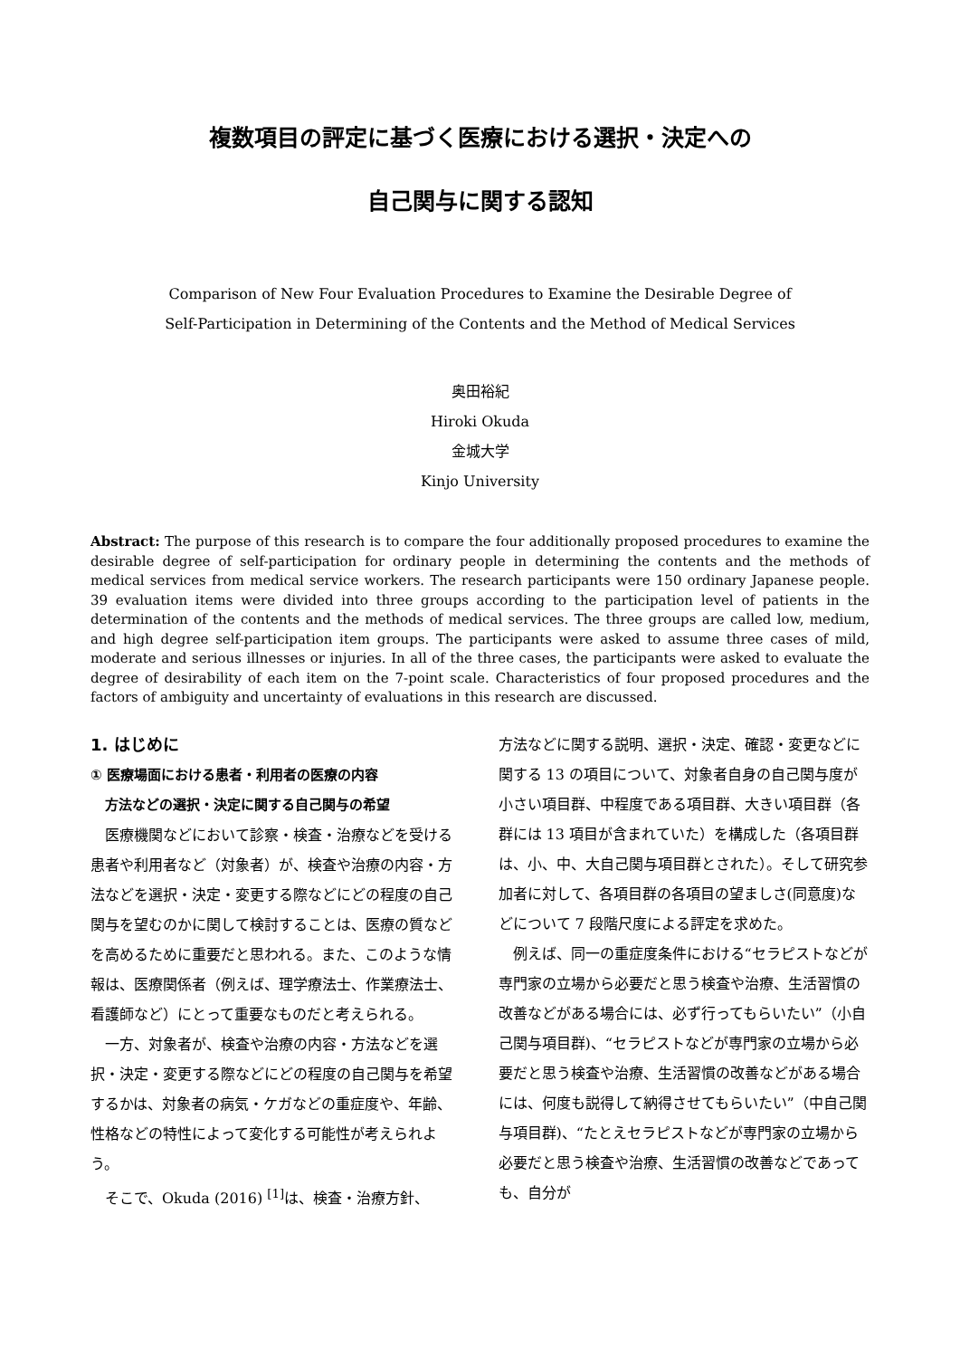複数項目の評定に基づく医療における選択・決定への
自己関与に関する認知
Comparison of New Four Evaluation Procedures to Examine the Desirable Degree of
Self-Participation in Determining of the Contents and the Method of Medical Services
奥田裕紀
Hiroki Okuda
金城大学
Kinjo University
Abstract: The purpose of this research is to compare the four additionally proposed procedures to examine the desirable degree of self-participation for ordinary people in determining the contents and the methods of medical services from medical service workers. The research participants were 150 ordinary Japanese people. 39 evaluation items were divided into three groups according to the participation level of patients in the determination of the contents and the methods of medical services. The three groups are called low, medium, and high degree self-participation item groups. The participants were asked to assume three cases of mild, moderate and serious illnesses or injuries. In all of the three cases, the participants were asked to evaluate the degree of desirability of each item on the 7-point scale. Characteristics of four proposed procedures and the factors of ambiguity and uncertainty of evaluations in this research are discussed.
1. はじめに
① 医療場面における患者・利用者の医療の内容
方法などの選択・決定に関する自己関与の希望
医療機関などにおいて診察・検査・治療などを受ける患者や利用者など（対象者）が、検査や治療の内容・方法などを選択・決定・変更する際などにどの程度の自己関与を望むのかに関して検討することは、医療の質などを高めるために重要だと思われる。また、このような情報は、医療関係者（例えば、理学療法士、作業療法士、看護師など）にとって重要なものだと考えられる。
一方、対象者が、検査や治療の内容・方法などを選択・決定・変更する際などにどの程度の自己関与を希望するかは、対象者の病気・ケガなどの重症度や、年齢、性格などの特性によって変化する可能性が考えられよう。
そこで、Okuda (2016) <sup>[1]</sup>は、検査・治療方針、
方法などに関する説明、選択・決定、確認・変更などに関する 13 の項目について、対象者自身の自己関与度が小さい項目群、中程度である項目群、大きい項目群（各群には 13 項目が含まれていた）を構成した（各項目群は、小、中、大自己関与項目群とされた）。そして研究参加者に対して、各項目群の各項目の望ましさ(同意度)などについて 7 段階尺度による評定を求めた。
例えば、同一の重症度条件における“セラピストなどが専門家の立場から必要だと思う検査や治療、生活習慣の改善などがある場合には、必ず行ってもらいたい”（小自己関与項目群)、“セラピストなどが専門家の立場から必要だと思う検査や治療、生活習慣の改善などがある場合には、何度も説得して納得させてもらいたい”（中自己関与項目群)、“たとえセラピストなどが専門家の立場から必要だと思う検査や治療、生活習慣の改善などであっても、自分が